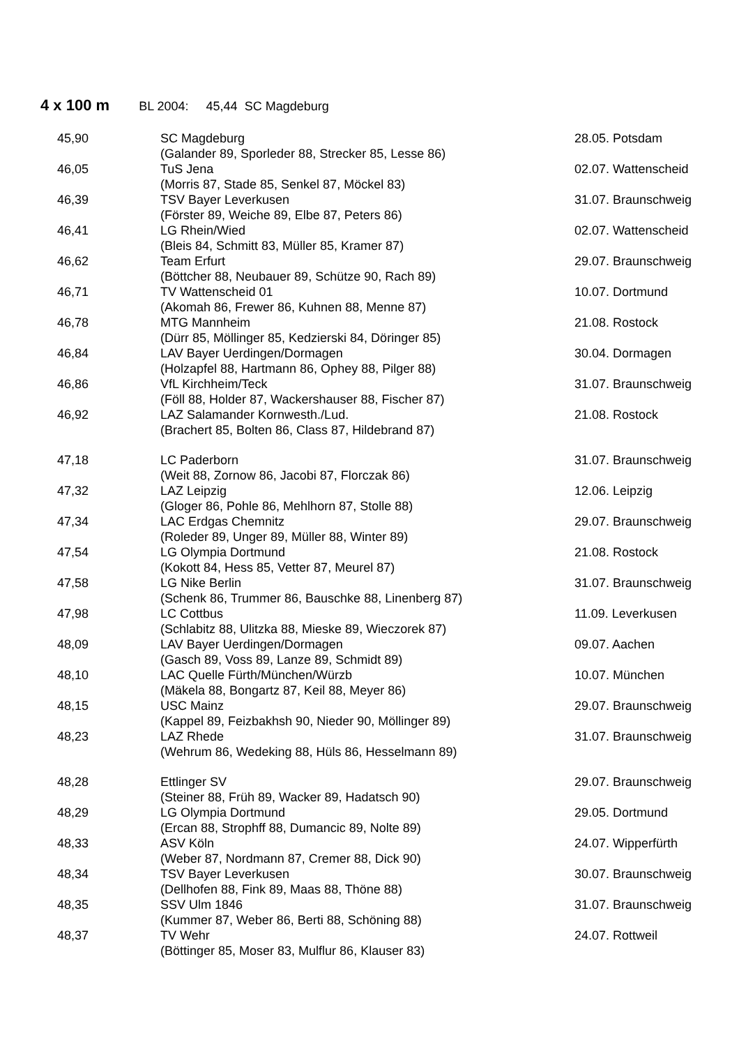4 x 100 m BL 2004: 45,44 SC Magdeburg
| 45,90 | SC Magdeburg | 28.05. Potsdam |
| | (Galander 89, Sporleder 88, Strecker 85, Lesse 86) | |
| 46,05 | TuS Jena | 02.07. Wattenscheid |
| | (Morris 87, Stade 85, Senkel 87, Möckel 83) | |
| 46,39 | TSV Bayer Leverkusen | 31.07. Braunschweig |
| | (Förster 89, Weiche 89, Elbe 87, Peters 86) | |
| 46,41 | LG Rhein/Wied | 02.07. Wattenscheid |
| | (Bleis 84, Schmitt 83, Müller 85, Kramer 87) | |
| 46,62 | Team Erfurt | 29.07. Braunschweig |
| | (Böttcher 88, Neubauer 89, Schütze 90, Rach 89) | |
| 46,71 | TV Wattenscheid 01 | 10.07. Dortmund |
| | (Akomah 86, Frewer 86, Kuhnen 88, Menne 87) | |
| 46,78 | MTG Mannheim | 21.08. Rostock |
| | (Dürr 85, Möllinger 85, Kedzierski 84, Döringer 85) | |
| 46,84 | LAV Bayer Uerdingen/Dormagen | 30.04. Dormagen |
| | (Holzapfel 88, Hartmann 86, Ophey 88, Pilger 88) | |
| 46,86 | VfL Kirchheim/Teck | 31.07. Braunschweig |
| | (Föll 88, Holder 87, Wackershauser 88, Fischer 87) | |
| 46,92 | LAZ Salamander Kornwesth./Lud. | 21.08. Rostock |
| | (Brachert 85, Bolten 86, Class 87, Hildebrand 87) | |
| 47,18 | LC Paderborn | 31.07. Braunschweig |
| | (Weit 88, Zornow 86, Jacobi 87, Florczak 86) | |
| 47,32 | LAZ Leipzig | 12.06. Leipzig |
| | (Gloger 86, Pohle 86, Mehlhorn 87, Stolle 88) | |
| 47,34 | LAC Erdgas Chemnitz | 29.07. Braunschweig |
| | (Roleder 89, Unger 89, Müller 88, Winter 89) | |
| 47,54 | LG Olympia Dortmund | 21.08. Rostock |
| | (Kokott 84, Hess 85, Vetter 87, Meurel 87) | |
| 47,58 | LG Nike Berlin | 31.07. Braunschweig |
| | (Schenk 86, Trummer 86, Bauschke 88, Linenberg 87) | |
| 47,98 | LC Cottbus | 11.09. Leverkusen |
| | (Schlabitz 88, Ulitzka 88, Mieske 89, Wieczorek 87) | |
| 48,09 | LAV Bayer Uerdingen/Dormagen | 09.07. Aachen |
| | (Gasch 89, Voss 89, Lanze 89, Schmidt 89) | |
| 48,10 | LAC Quelle Fürth/München/Würzb | 10.07. München |
| | (Mäkela 88, Bongartz 87, Keil 88, Meyer 86) | |
| 48,15 | USC Mainz | 29.07. Braunschweig |
| | (Kappel 89, Feizbakhsh 90, Nieder 90, Möllinger 89) | |
| 48,23 | LAZ Rhede | 31.07. Braunschweig |
| | (Wehrum 86, Wedeking 88, Hüls 86, Hesselmann 89) | |
| 48,28 | Ettlinger SV | 29.07. Braunschweig |
| | (Steiner 88, Früh 89, Wacker 89, Hadatsch 90) | |
| 48,29 | LG Olympia Dortmund | 29.05. Dortmund |
| | (Ercan 88, Strophff 88, Dumancic 89, Nolte 89) | |
| 48,33 | ASV Köln | 24.07. Wipperfürth |
| | (Weber 87, Nordmann 87, Cremer 88, Dick 90) | |
| 48,34 | TSV Bayer Leverkusen | 30.07. Braunschweig |
| | (Dellhofen 88, Fink 89, Maas 88, Thöne 88) | |
| 48,35 | SSV Ulm 1846 | 31.07. Braunschweig |
| | (Kummer 87, Weber 86, Berti 88, Schöning 88) | |
| 48,37 | TV Wehr | 24.07. Rottweil |
| | (Böttinger 85, Moser 83, Mulflur 86, Klauser 83) | |